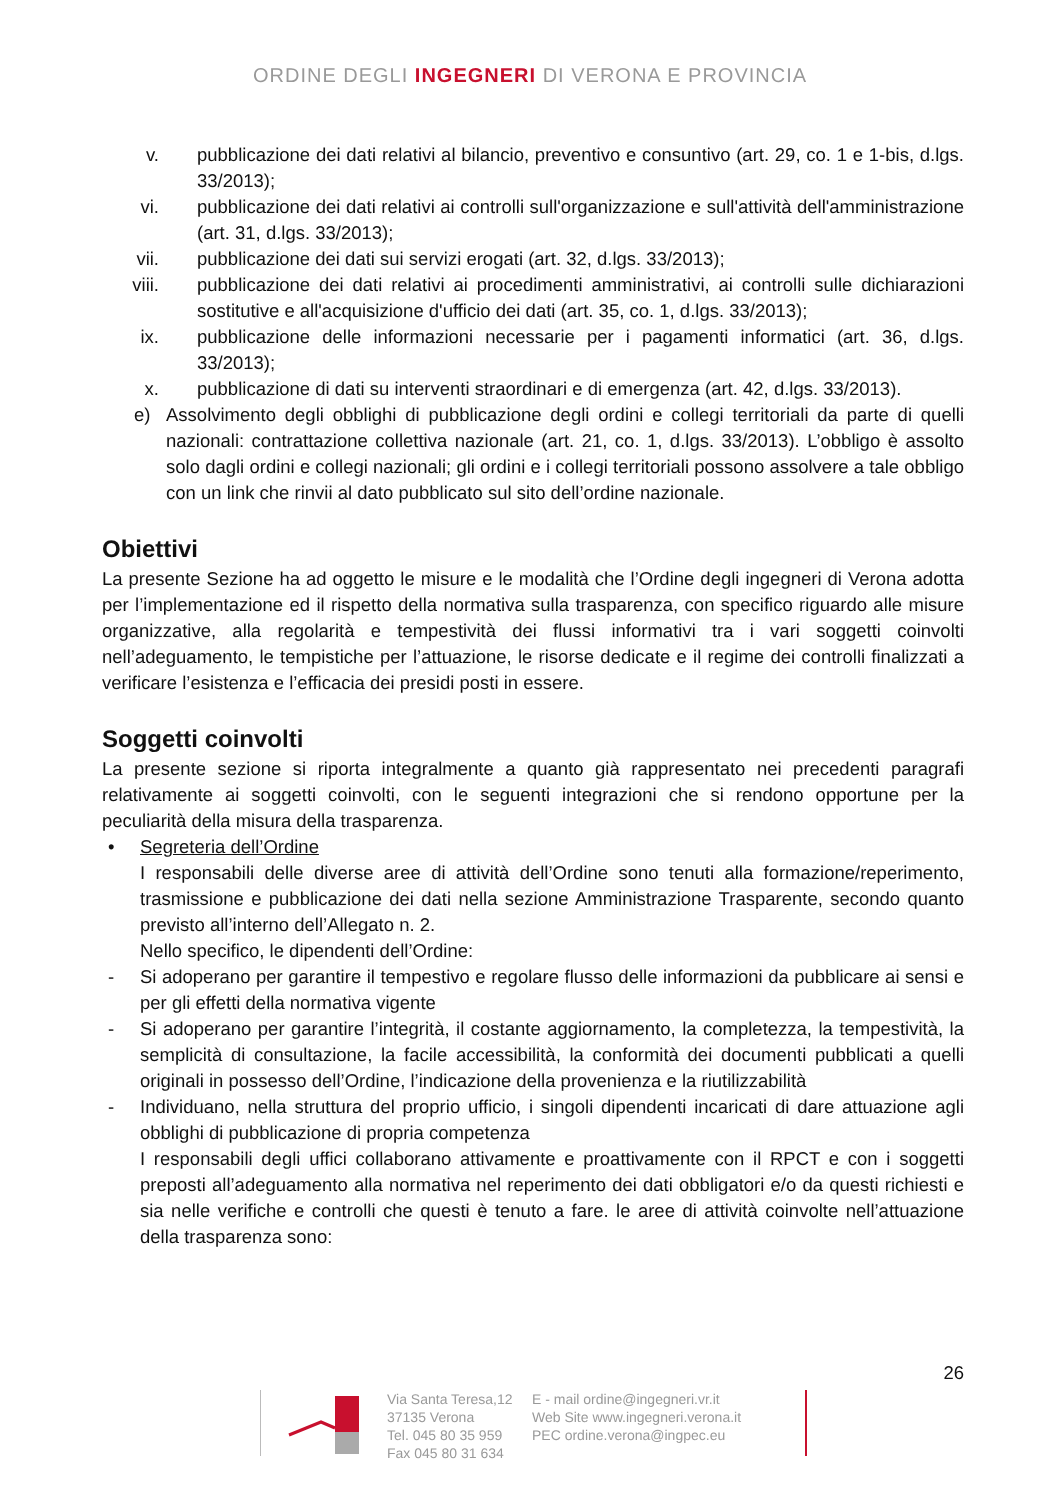ORDINE DEGLI INGEGNERI DI VERONA E PROVINCIA
v. pubblicazione dei dati relativi al bilancio, preventivo e consuntivo (art. 29, co. 1 e 1-bis, d.lgs. 33/2013);
vi. pubblicazione dei dati relativi ai controlli sull'organizzazione e sull'attività dell'amministrazione (art. 31, d.lgs. 33/2013);
vii. pubblicazione dei dati sui servizi erogati (art. 32, d.lgs. 33/2013);
viii. pubblicazione dei dati relativi ai procedimenti amministrativi, ai controlli sulle dichiarazioni sostitutive e all'acquisizione d'ufficio dei dati (art. 35, co. 1, d.lgs. 33/2013);
ix. pubblicazione delle informazioni necessarie per i pagamenti informatici (art. 36, d.lgs. 33/2013);
x. pubblicazione di dati su interventi straordinari e di emergenza (art. 42, d.lgs. 33/2013).
e) Assolvimento degli obblighi di pubblicazione degli ordini e collegi territoriali da parte di quelli nazionali: contrattazione collettiva nazionale (art. 21, co. 1, d.lgs. 33/2013). L’obbligo è assolto solo dagli ordini e collegi nazionali; gli ordini e i collegi territoriali possono assolvere a tale obbligo con un link che rinvii al dato pubblicato sul sito dell’ordine nazionale.
Obiettivi
La presente Sezione ha ad oggetto le misure e le modalità che l’Ordine degli ingegneri di Verona adotta per l’implementazione ed il rispetto della normativa sulla trasparenza, con specifico riguardo alle misure organizzative, alla regolarità e tempestività dei flussi informativi tra i vari soggetti coinvolti nell’adeguamento, le tempistiche per l’attuazione, le risorse dedicate e il regime dei controlli finalizzati a verificare l’esistenza e l’efficacia dei presidi posti in essere.
Soggetti coinvolti
La presente sezione si riporta integralmente a quanto già rappresentato nei precedenti paragrafi relativamente ai soggetti coinvolti, con le seguenti integrazioni che si rendono opportune per la peculiarità della misura della trasparenza.
• Segreteria dell’Ordine
I responsabili delle diverse aree di attività dell’Ordine sono tenuti alla formazione/reperimento, trasmissione e pubblicazione dei dati nella sezione Amministrazione Trasparente, secondo quanto previsto all’interno dell’Allegato n. 2.
Nello specifico, le dipendenti dell’Ordine:
- Si adoperano per garantire il tempestivo e regolare flusso delle informazioni da pubblicare ai sensi e per gli effetti della normativa vigente
- Si adoperano per garantire l’integrità, il costante aggiornamento, la completezza, la tempestività, la semplicità di consultazione, la facile accessibilità, la conformità dei documenti pubblicati a quelli originali in possesso dell’Ordine, l’indicazione della provenienza e la riutilizzabilità
- Individuano, nella struttura del proprio ufficio, i singoli dipendenti incaricati di dare attuazione agli obblighi di pubblicazione di propria competenza
I responsabili degli uffici collaborano attivamente e proattivamente con il RPCT e con i soggetti preposti all’adeguamento alla normativa nel reperimento dei dati obbligatori e/o da questi richiesti e sia nelle verifiche e controlli che questi è tenuto a fare. le aree di attività coinvolte nell’attuazione della trasparenza sono:
26
Via Santa Teresa,12
37135 Verona
Tel. 045 80 35 959
Fax 045 80 31 634
E - mail ordine@ingegneri.vr.it
Web Site www.ingegneri.verona.it
PEC ordine.verona@ingpec.eu